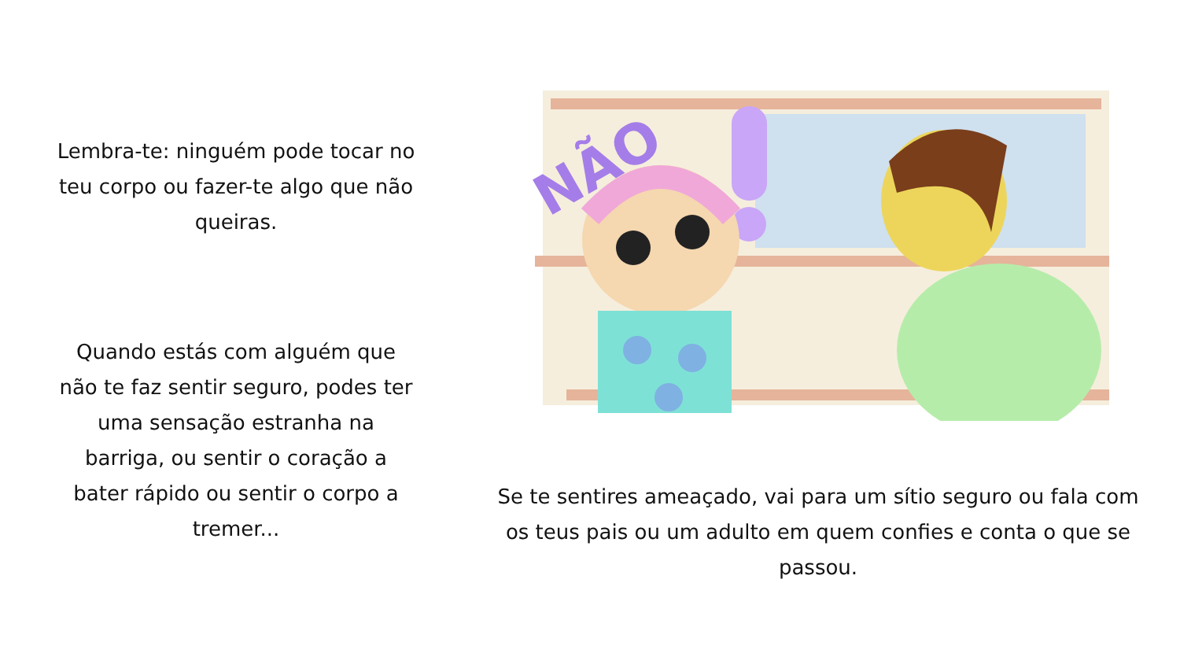Lembra-te: ninguém pode tocar no teu corpo ou fazer-te algo que não queiras.
Quando estás com alguém que não te faz sentir seguro, podes ter uma sensação estranha na barriga, ou sentir o coração a bater rápido ou sentir o corpo a tremer...
NÃO
Se te sentires ameaçado, vai para um sítio seguro ou fala com os teus pais ou um adulto em quem confies e conta o que se passou.